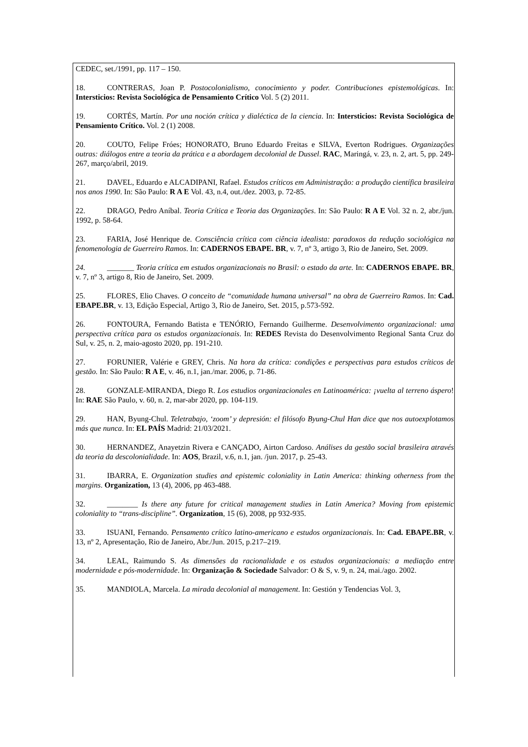CEDEC, set./1991, pp. 117 – 150.
18. CONTRERAS, Joan P. Postocolonialismo, conocimiento y poder. Contribuciones epistemológicas. In: Intersticios: Revista Sociológica de Pensamiento Crítico Vol. 5 (2) 2011.
19. CORTÉS, Martín. Por una noción crítica y dialéctica de la ciencia. In: Intersticios: Revista Sociológica de Pensamiento Crítico. Vol. 2 (1) 2008.
20. COUTO, Felipe Fróes; HONORATO, Bruno Eduardo Freitas e SILVA, Everton Rodrigues. Organizações outras: diálogos entre a teoria da prática e a abordagem decolonial de Dussel. RAC, Maringá, v. 23, n. 2, art. 5, pp. 249-267, março/abril, 2019.
21. DAVEL, Eduardo e ALCADIPANI, Rafael. Estudos críticos em Administração: a produção científica brasileira nos anos 1990. In: São Paulo: R A E Vol. 43, n.4, out./dez. 2003, p. 72-85.
22. DRAGO, Pedro Aníbal. Teoria Crítica e Teoria das Organizações. In: São Paulo: R A E Vol. 32 n. 2, abr./jun. 1992, p. 58-64.
23. FARIA, José Henrique de. Consciência crítica com ciência idealista: paradoxos da redução sociológica na fenomenologia de Guerreiro Ramos. In: CADERNOS EBAPE. BR, v. 7, nº 3, artigo 3, Rio de Janeiro, Set. 2009.
24. _______ Teoria crítica em estudos organizacionais no Brasil: o estado da arte. In: CADERNOS EBAPE. BR, v. 7, nº 3, artigo 8, Rio de Janeiro, Set. 2009.
25. FLORES, Elio Chaves. O conceito de “comunidade humana universal” na obra de Guerreiro Ramos. In: Cad. EBAPE.BR, v. 13, Edição Especial, Artigo 3, Rio de Janeiro, Set. 2015, p.573-592.
26. FONTOURA, Fernando Batista e TENÓRIO, Fernando Guilherme. Desenvolvimento organizacional: uma perspectiva crítica para os estudos organizacionais. In: REDES Revista do Desenvolvimento Regional Santa Cruz do Sul, v. 25, n. 2, maio-agosto 2020, pp. 191-210.
27. FORUNIER, Valérie e GREY, Chris. Na hora da crítica: condições e perspectivas para estudos críticos de gestão. In: São Paulo: R A E, v. 46, n.1, jan./mar. 2006, p. 71-86.
28. GONZALE-MIRANDA, Diego R. Los estudios organizacionales en Latinoamérica: ¡vuelta al terreno áspero! In: RAE São Paulo, v. 60, n. 2, mar-abr 2020, pp. 104-119.
29. HAN, Byung-Chul. Teletrabajo, ‘zoom’ y depresión: el filósofo Byung-Chul Han dice que nos autoexplotamos más que nunca. In: EL PAÍS Madrid: 21/03/2021.
30. HERNANDEZ, Anayetzin Rivera e CANÇADO, Airton Cardoso. Análises da gestão social brasileira através da teoria da descolonialidade. In: AOS, Brazil, v.6, n.1, jan. /jun. 2017, p. 25-43.
31. IBARRA, E. Organization studies and epistemic coloniality in Latin America: thinking otherness from the margins. Organization, 13 (4), 2006, pp 463-488.
32. ________ Is there any future for critical management studies in Latin America? Moving from epistemic coloniality to “trans-discipline”. Organization, 15 (6), 2008, pp 932-935.
33. ISUANI, Fernando. Pensamento crítico latino-americano e estudos organizacionais. In: Cad. EBAPE.BR, v. 13, nº 2, Apresentação, Rio de Janeiro, Abr./Jun. 2015, p.217–219.
34. LEAL, Raimundo S. As dimensões da racionalidade e os estudos organizacionais: a mediação entre modernidade e pós-modernidade. In: Organização & Sociedade Salvador: O & S, v. 9, n. 24, mai./ago. 2002.
35. MANDIOLA, Marcela. La mirada decolonial al management. In: Gestión y Tendencias Vol. 3,